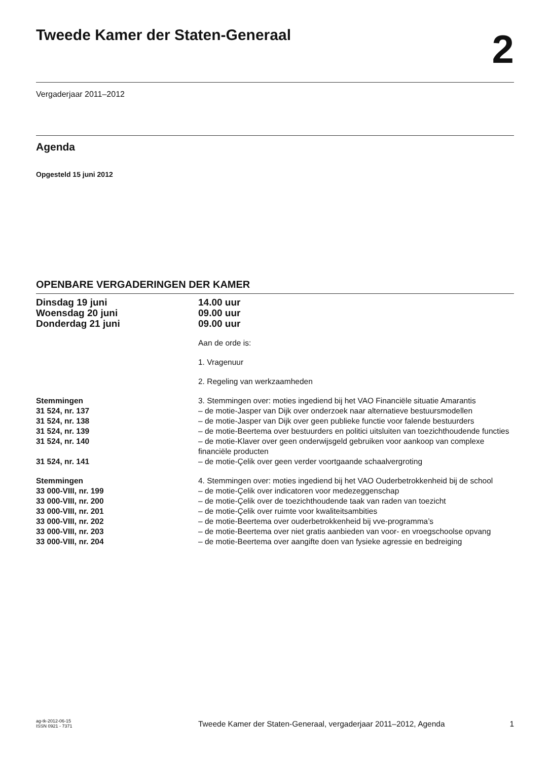Tweede Kamer der Staten-Generaal
2
Vergaderjaar 2011–2012
Agenda
Opgesteld 15 juni 2012
OPENBARE VERGADERINGEN DER KAMER
| Dinsdag 19 juni | 14.00 uur |
| Woensdag 20 juni | 09.00 uur |
| Donderdag 21 juni | 09.00 uur |
| | Aan de orde is: |
| | 1. Vragenuur |
| | 2. Regeling van werkzaamheden |
| Stemmingen | 3. Stemmingen over: moties ingediend bij het VAO Financiële situatie Amarantis |
| 31 524, nr. 137 | – de motie-Jasper van Dijk over onderzoek naar alternatieve bestuursmodellen |
| 31 524, nr. 138 | – de motie-Jasper van Dijk over geen publieke functie voor falende bestuurders |
| 31 524, nr. 139 | – de motie-Beertema over bestuurders en politici uitsluiten van toezichthoudende functies |
| 31 524, nr. 140 | – de motie-Klaver over geen onderwijsgeld gebruiken voor aankoop van complexe financiële producten |
| 31 524, nr. 141 | – de motie-Çelik over geen verder voortgaande schaalvergroting |
| Stemmingen | 4. Stemmingen over: moties ingediend bij het VAO Ouderbetrokkenheid bij de school |
| 33 000-VIII, nr. 199 | – de motie-Çelik over indicatoren voor medezeggenschap |
| 33 000-VIII, nr. 200 | – de motie-Çelik over de toezichthoudende taak van raden van toezicht |
| 33 000-VIII, nr. 201 | – de motie-Çelik over ruimte voor kwaliteitsambities |
| 33 000-VIII, nr. 202 | – de motie-Beertema over ouderbetrokkenheid bij vve-programma’s |
| 33 000-VIII, nr. 203 | – de motie-Beertema over niet gratis aanbieden van voor- en vroegschoolse opvang |
| 33 000-VIII, nr. 204 | – de motie-Beertema over aangifte doen van fysieke agressie en bedreiging |
ag-tk-2012-06-15
ISSN 0921 - 7371
Tweede Kamer der Staten-Generaal, vergaderjaar 2011–2012, Agenda
1